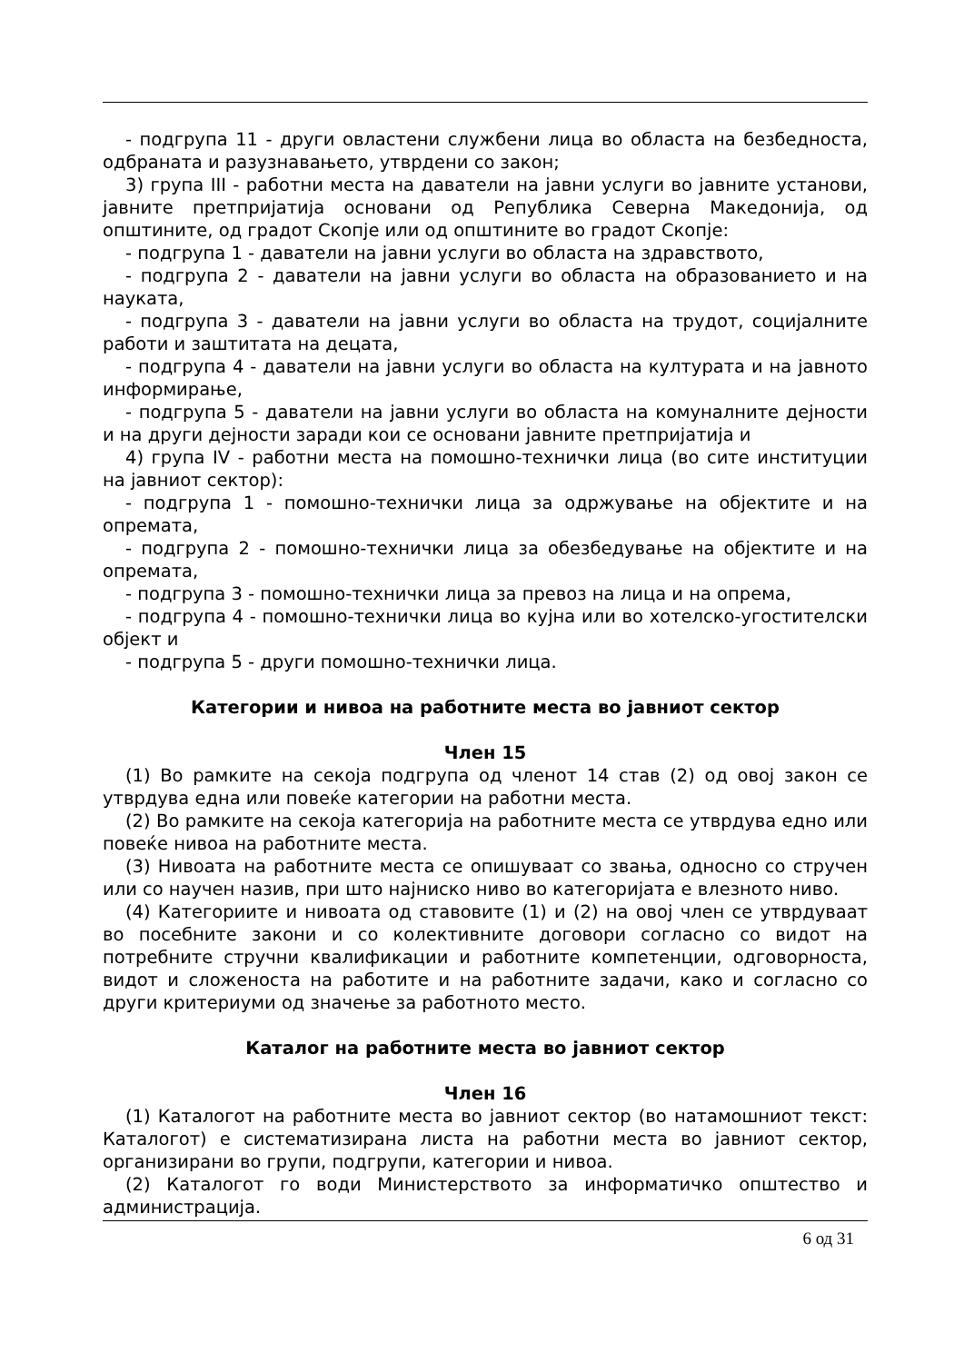- подгрупа 11 - други овластени службени лица во областа на безбедноста, одбраната и разузнавањето, утврдени со закон;
3) група III - работни места на даватели на јавни услуги во јавните установи, јавните претпријатија основани од Република Северна Македонија, од општините, од градот Скопје или од општините во градот Скопје:
- подгрупа 1 - даватели на јавни услуги во областа на здравството,
- подгрупа 2 - даватели на јавни услуги во областа на образованието и на науката,
- подгрупа 3 - даватели на јавни услуги во областа на трудот, социјалните работи и заштитата на децата,
- подгрупа 4 - даватели на јавни услуги во областа на културата и на јавното информирање,
- подгрупа 5 - даватели на јавни услуги во областа на комуналните дејности и на други дејности заради кои се основани јавните претпријатија и
4) група IV - работни места на помошно-технички лица (во сите институции на јавниот сектор):
- подгрупа 1 - помошно-технички лица за одржување на објектите и на опремата,
- подгрупа 2 - помошно-технички лица за обезбедување на објектите и на опремата,
- подгрупа 3 - помошно-технички лица за превоз на лица и на опрема,
- подгрупа 4 - помошно-технички лица во кујна или во хотелско-угостителски објект и
- подгрупа 5 - други помошно-технички лица.
Категории и нивоа на работните места во јавниот сектор
Член 15
(1) Во рамките на секоја подгрупа од членот 14 став (2) од овој закон се утврдува една или повеќе категории на работни места.
(2) Во рамките на секоја категорија на работните места се утврдува едно или повеќе нивоа на работните места.
(3) Нивоата на работните места се опишуваат со звања, односно со стручен или со научен назив, при што најниско ниво во категоријата е влезното ниво.
(4) Категориите и нивоата од ставовите (1) и (2) на овој член се утврдуваат во посебните закони и со колективните договори согласно со видот на потребните стручни квалификации и работните компетенции, одговорноста, видот и сложеноста на работите и на работните задачи, како и согласно со други критериуми од значење за работното место.
Каталог на работните места во јавниот сектор
Член 16
(1) Каталогот на работните места во јавниот сектор (во натамошниот текст: Каталогот) е систематизирана листа на работни места во јавниот сектор, организирани во групи, подгрупи, категории и нивоа.
(2) Каталогот го води Министерството за информатичко општество и администрација.
6 од 31